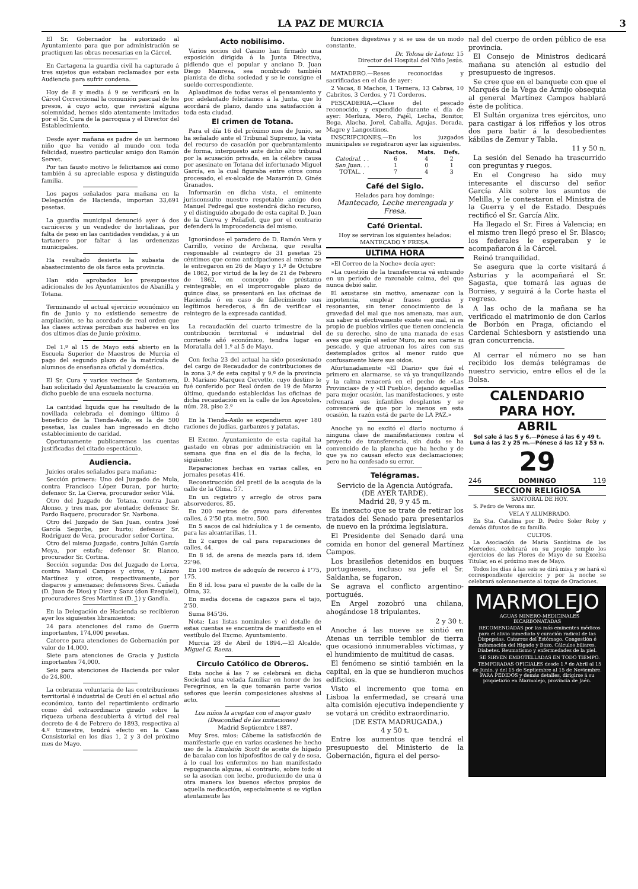LA PAZ DE MURCIA 3
El Sr. Gobernador ha autorizado al Ayuntamiento para que por administración se practiquen las obras necesarias en la Cárcel.
En Cartagena la guardia civil ha capturado á tres sujetos que estaban reclamados por esta Audiencia para sufrir condena.
Hoy de 8 y media á 9 se verificará en la Cárcel Correccional la comunión pascual de los presos, á cuyo acto, que revistirá alguna solemnidad, hemos sido atentamente invitados por el Sr. Cura de la parroquia y el Director del Establecimiento.
Desde ayer mañana es padre de un hermoso niño que ha venido al mundo con toda felicidad, nuestro particular amigo don Ramón Servet.
Por tan fausto motivo le felicitamos así como también á su apreciable esposa y distinguida familia.
Los pagos señalados para mañana en la Delegación de Hacienda, importan 33,691 pesetas.
La guardia municipal denunció ayer á dos carniceros y un vendedor de hortalizas, por falta de peso en las cantidades vendidas, y á un tartanero por faltar á las ordenenzas municipales.
Ha resultado desierta la subasta de abastecimiento de ols faros esta provincia.
Han sido aprobados los presupuestos adicionales de los Ayuntamientos de Abanilla y Totana.
Terminando el actual ejercicio económico en fin de Junio y no existiendo semestre de ampliación, se ha acordado de real orden que las clases activas perciban sus haberes en los dos ultimos días de Junio próximo.
Del 1.º al 15 de Mayo está abierto en la Escuela Superior de Maestros de Murcia el pago del segundo plazo de la matrícula de alumnos de enseñanza oficial y doméstica.
El Sr. Cura y varios vecinos de Santomera, han solicitado del Ayuntamiento la creación en dicho pueblo de una escuela nocturna.
La cantidad liquida que ha resultado de la novillada celebrada el domingo último á beneficio de la Tienda-Asilo, es la de 500 pesetas, las cuales han ingresado en dicho establecimiento de caridad.
Oportunamente publicaremos las cuentas justificadas del citado espectáculo.
Audiencia.
Juicios orales señalados para mañana:
Sección primera: Uno del Juzgado de Mula, contra Francisco López Duran, por hurto; defensor Sr. La Cierva, procurador señor Vilá.
Otro del Juzgado de Totana, contra Juan Alonso, y tres mas, por atentado; defensor Sr. Pardo Baquero, procurador Sr. Narbona.
Otro del Juzgado de San Juan, contra José García Segorbe, por hurto; defensor Sr. Rodríguez de Vera, procurador señor Cortina.
Otro del mismo Juzgado, contra Julián García Moya, por estafa; defensor Sr. Blanco, procurador Sr. Cortina.
Sección segunda: Dos del Juzgado de Lorca, contra Manuel Campos y otros, y Lázaro Martínez y otros, respectivamente, por disparos y amenazas; defensores Sres. Cañada (D. Juan de Dios) y Diez y Sanz (don Ezequiel), procuradores Sres Martinez (D. J.) y Gandía.
En la Delegación de Hacienda se recibieron ayer los siguientes libramientos:
24 para atenciones del ramo de Guerra importantes, 174,000 pesetas.
Catorce para atenciones de Gobernación por valor de 14,000.
Siete para atenciones de Gracia y Justicia importantes 74,000.
Seis para atenciones de Hacienda por valor de 24,800.
La cobranza voluntaria de las contribuciones territorial é industrial de Ceutí én el actual año económico, tanto del repartimiento ordinario como del extraordinario girado sobre la riqueza urbana descubierta á virtud del real decreto de 4 de Febrero de 1893, respectiva al 4.º trimestre, tendrá efecto en la Casa Consistorial en los días 1, 2 y 3 del próximo mes de Mayo.
Acto nobilísimo.
Varios socios del Casino han firmado una exposición dirigida á la Junta Directiva, pidiendo que el popular y anciano D. Juan Diego Manresa, sea nombrado también pianista de dicha sociedad y se le consigne el sueldo correspondiente.
Aplaudimos de todas veras el pensamiento y por adelantado felicitamos á la Junta, que lo acordará de plano, dando una satisfacción á toda esta ciudad.
El crimen de Totana.
Para el día 16 del próximo mes de Junio, se ha señalado ante el Tribunal Supremo, la vista del recurso de casación por quebrantamiento de forma, interpuesto ante dicho alto tribunal por la acusación privada, en la célebre causa por asesinato en Totana del infortunado Miguel García, en la cual figuraba entre otros como procesado, el ex-alcalde de Mazarrón D. Ginés Granados.
Informarán en dicha vista, el eminente jurisconsulto nuestro respetable amigo don Manuel Pedregal que sostendrá dicho recurso, y el distinguido abogado de esta capital D. Juan de la Cierva y Peñafiel, que por el contrario defenderá la improcedencia del mismo.
Ignorándose el paradero de D. Ramón Vera y Carrillo, vecino de Archena, que resulta responsable al reintegro de 31 pesetas 25 céntimos que como anticipaciones al mismo se le entregaron en 26 de Mayo y 1.º de Octubre de 1862, por virtud de la ley de 21 de Febrero de 1862, en concepto de préstamo reintegrable; en el improrrogable plazo de quince dias, se presentará en las oficinas de Hacienda ó en caso de fallecimiento sus legítimos herederos, á fin de verificar el reintegro de la expresada cantidad.
La recaudación del cuarto trimestre de la contribución territorial é industrial del corriente añó económico, tendra lugar en Moratalla del 1.º al 5 de Mayo.
Con fecha 23 del actual ha sido posesionado del cargo de Recaudador de contribuciones de la zona 3.ª de esta capital y 9.ª de la provincia D. Mariano Marquez Cervetto, cuyo destino le fué conferido por Real órden de 19 de Marzo último, quedando establecidas las oficinas de dicha recaudación en la calle de los Apostoles, núm. 28, piso 2.º
En la Tienda-Asilo se expendieron ayer 180 raciones de judias, garbanzos y patatas.
El Excmo. Ayuntamiento de esta capital ha gastado en obras por administración en la semana que fina en el día de la fecha, lo siguiente:
Reparaciones hechas en varias calles, en jornales pesetas 416.
Reconstrucción del pretil de la acequia de la calle de la Olma, 57.
En un registro y arreglo de otros para absorvederos, 85.
En 200 metros de grava para diferentes calles, á 2'50 pta. metro, 500.
En 5 sacos de cal hidráulica y 1 de cemento, para las alcantarillas, 11.
En 2 cargos de cal para reparaciones de calles, 44.
En 8 id. de arena de mezcla para id. idem 22'96.
En 100 metros de adoquío de recerco á 1'75, 175.
En 8 id. losa para el puente de la calle de la Olma, 32.
En media docena de capazos para el tajo, 2'50.
Suma 845'36.
Nota: Las listas nominales y el detalle de estas cuentas se encuentra de manifiesto en el vestíbulo del Excmo. Ayuntamiento.
Murcia 28 de Abril de 1894.—El Alcalde, Miguel G. Baeza.
Circulo Católico de Obreros.
Esta noche á las 7 se celebrará en dicha Sociedad una velada familiar en honor de los Peregrinos, en la que tomarán parte varios señores que leerán composiciones alusivas al acto.
Los niños la aceptan con el mayor gusto (Desconfiad de las imitaciones)
Madrid Septiembre 1887.
Muy Sres. mios: Cábeme la satisfacción de manifestarle que en varias ocasiones he hecho uso de la Emulsión Scott de aceite de hígado de bacalao con los hipofosfitos de cal y de sosa, á lo cual los enfermitos no han manifestado repugnancia alguna, al contrario, sobre todo si se la asocian con leche, produciendo de una ú otra manera los buenos efectos propios de aquella medicación, especialmente si se vigilan atentamente las
funciones digestivas y si se usa de un modo constante.
Dr. Tolosa de Latour. 15
Director del Hospital del Niño Jesús.
MATADERO.—Reses reconocidas y sacrificadas en el día de ayer:
2 Vacas, 8 Machos, 1 Ternera, 13 Cabras, 10 Cabritos, 3 Cerdos, y 71 Corderos.
PESCADERIA.—Clase del pescado reconocido, y expendido durante el día de ayer: Merluza, Mero, Pajél, Lecha, Bonitor, Boga, Alacha, Jorel, Caballa, Agujas. Dorada, Magre y Langostinos.
INSCRIPCIONES.—En los juzgados municipales se registraron ayer las siguientes.
| | Nactos. | Mats. | Defs. |
| --- | --- | --- | --- |
| Catedral. . . | 6 | 4 | 2 |
| San Juan. . . | 1 | 0 | 1 |
| TOTAL. . | 7 | 4 | 3 |
Café del Siglo.
Helados para hoy domingo:
Mantecado, Leche merengada y Fresa.
Café Oriental.
Hoy se serviran los siguientes helados:
MANTECADO Y FRESA.
ULTIMA HORA
»El Correo de la Noche» decía ayer:
»La cuestión de la transferencia vá entrando en un período de razonable calma, del que nunca debió salir.
El asustarse sin motivo, amenazar con la impotencia, emplear frases gordas y resonantes, sin tener conocimiento de la gravedad del mal que nos amenaza, mas aun, sin saber si efectivamente existe ese mal, ni es propio de pueblos viriles que tienen conciencia de su derecho, sino de una manada de esas aves que según el señor Muro, no son carne ni pescado, y que atruenan los aires con sus destemplados gritos al menor ruido que confusamente hiere sus oidos.
Afortunadamente »El Diario» que fué el primero en alarmarse, se vá ya tranquilizando y la calma renacerá en el pecho de »Las Provincias» de y »El Pueblo», dejando aquellas para mejor ocasión, las manifestaciones, y este refrenará sus infantiles desplantes y se convencerá de que por lo menos en esta ocasión, la razón está de parte de LA PAZ.»
Anoche ya no excitó el diario nocturno á ninguna clase de manifestaciones contra el proyecto de transferencia, sin duda se ha convencido de la plancha que ha hecho y de que ya no causan efecto sus declamaciones; pero no ha confesado su error.
Telégramas.
Servicio de la Agencia Autógrafa.
(DE AYER TARDE).
Madrid 28, 9 y 45 m.
Es inexacto que se trate de retirar los tratados del Senado para presentarlos de nuevo en la próxima legislatura.
El Presidente del Senado dará una comida en honor del general Martínez Campos.
Los brasileños detenidos en buques portugueses, incluso su jefe el Sr. Saldanha, se fugaron.
Se agrava el conflicto argentino-portugués.
En Argel zozobró una chilana, ahogándose 18 tripulantes.
2 y 30 t.
Anoche á las nueve se sintió en Atenas un terrible temblor de tierra que ocasionó innumerables víctimas, y el hundimiento de multitud de casas.
El fenómeno se sintió también en la capital, en la que se hundieron muchos edificios.
Visto el incremento que toma en Lisboa la enfermedad, se creará una alta comisión ejecutiva independiente y se votará un crédito extraordinario.
(DE ESTA MADRUGADA.)
4 y 50 t.
Entre los aumentos que tendrá el presupuesto del Ministerio de la Gobernación, figura el del perso-
nal del cuerpo de orden público de esa provincia.
El Consejo de Ministros dedicará mañana su atención al estudio del presupuesto de ingresos.
Se cree que en el banquete con que el Marqués de la Vega de Armijo obsequia al general Martínez Campos hablará éste de política.
El Sultán organiza tres ejércitos, uno para castigar á los riffeños y los otros dos para batir á la desobedientes kábilas de Zemur y Tabla.
11 y 50 n.
La sesión del Senado ha trascurrido con preguntas y ruegos.
En el Congreso ha sido muy interesante el discurso del señor García Alix sobre los asuntos de Melilla, y le contestaron el Ministra de la Guerra y el de Estado. Después rectificó el Sr. García Alix.
Ha llegado el Sr. Fires á Valencia; en el mismo tren llegó preso el Sr. Blasco; los federales le esperaban y le acompañaron á la Cárcel.
Reinó tranquilidad.
Se asegura que la corte visitará á Asturias y la acompañará el Sr. Sagasta, que tomará las aguas de Bornies, y seguirá á la Corte hasta el regreso.
A las ocho de la mañana se ha verificado el matrimonio de don Carlos de Borbón en Praga, oficiando el Cardenal Schiesborn y asistiendo una gran concurrencia.
Al cerrar el número no se han recibido los demás telégramas de nuestro servicio, entre ellos el de la Bolsa.
CALENDARIO PARA HOY.
ABRIL
Sol sale á las 5 y 6.—Pónese á las 6 y 49 t.
Luna á las 2 y 25 m.—Pónese á las 12 y 53 n.
29
246 DOMINGO 119
SECCION RELIGIOSA
SANTORAL DE HOY.
S. Pedro de Verona mr.
VELA Y ALUMBRADO.
En Sta. Catalina por D. Pedro Soler Roby y demás difuntos de su familia.
CULTOS.
La Asociación de Maria Santísima de las Mercedes, celebrará en su propio templo los ejercicios de las Flores de Mayo de su Excelsa Titular, en el próximo mes de Mayo.
Todos los dias á las seis se dirá misa y se hará el correspondiente ejercicio; y por la noche se celebrará solemnemente al toque de Oraciones.
MARMOLEJO
AGUAS MINERO-MEDICINALES BICARBONATADAS
RECOMENDADAS por las más eminentes médicos para el alivio inmediato y curación radical de las Dispepsias. Catarros del Estómago. Congestión é inflamación del Hígado y Bazo. Cálculos biliares. Diabetes. Reumatismo y enfermedades de la piel.
SE SIRVEN EMBOTELLADAS EN TODO TIEMPO.
TEMPORADAS OFICIALES desde 1.º de Abril al 15 de Junio, y del 15 de Septiembre al 15 de Noviembre. PARA PEDIDOS y demás detalles, dirigirse á su propietario en Marmolejo, provincia de Jaén.